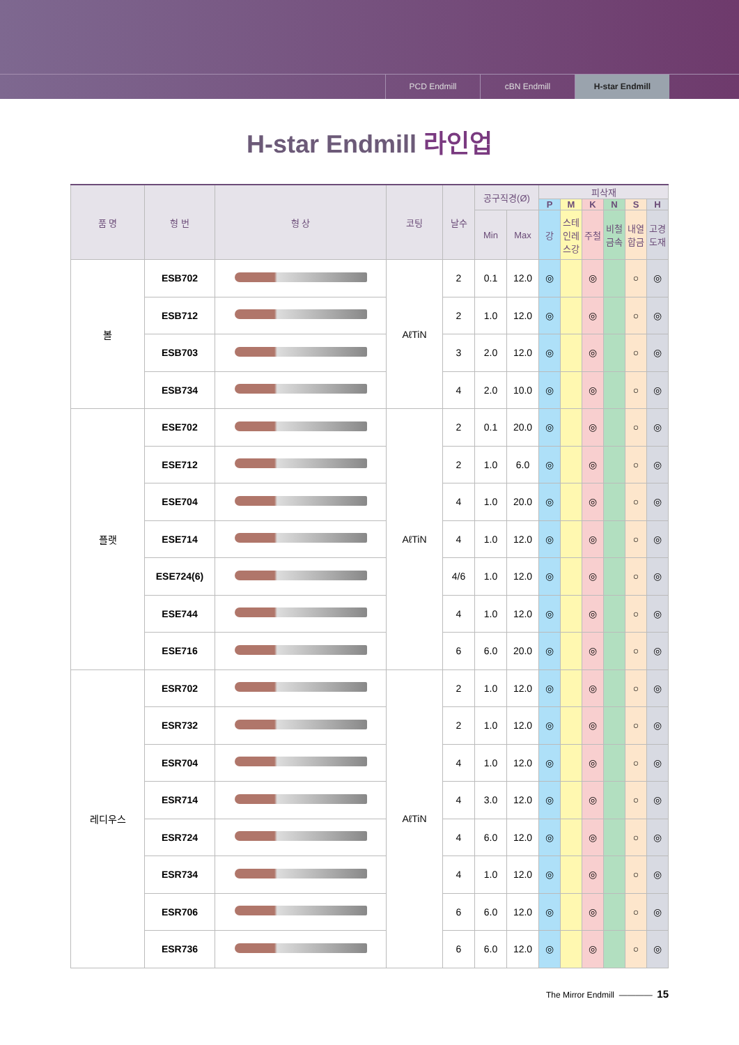PCD Endmill cBN Endmill H-star Endmill
H-star Endmill 라인업
| 품 명 | 형 번 | 형 상 | 코팅 | 날수 | 공구직경(Ø) | | 피삭재 | | | | | |
| --- | --- | --- | --- | --- | --- | --- | --- | --- | --- | --- | --- | --- |
| | | | | | | | P | M | K | N | S | H |
| | | | | | Min | Max | 강 | 스테인레스강 | 주철 | 비철금속 | 내열합금 | 고경도재 |
| 볼 | ESB702 | | AℓTiN | 2 | 0.1 | 12.0 | ◎ | | ◎ | | ○ | ◎ |
| | ESB712 | | | 2 | 1.0 | 12.0 | ◎ | | ◎ | | ○ | ◎ |
| | ESB703 | | | 3 | 2.0 | 12.0 | ◎ | | ◎ | | ○ | ◎ |
| | ESB734 | | | 4 | 2.0 | 10.0 | ◎ | | ◎ | | ○ | ◎ |
| 플랫 | ESE702 | | AℓTiN | 2 | 0.1 | 20.0 | ◎ | | ◎ | | ○ | ◎ |
| | ESE712 | | | 2 | 1.0 | 6.0 | ◎ | | ◎ | | ○ | ◎ |
| | ESE704 | | | 4 | 1.0 | 20.0 | ◎ | | ◎ | | ○ | ◎ |
| | ESE714 | | | 4 | 1.0 | 12.0 | ◎ | | ◎ | | ○ | ◎ |
| | ESE724(6) | | | 4/6 | 1.0 | 12.0 | ◎ | | ◎ | | ○ | ◎ |
| | ESE744 | | | 4 | 1.0 | 12.0 | ◎ | | ◎ | | ○ | ◎ |
| | ESE716 | | | 6 | 6.0 | 20.0 | ◎ | | ◎ | | ○ | ◎ |
| 레디우스 | ESR702 | | AℓTiN | 2 | 1.0 | 12.0 | ◎ | | ◎ | | ○ | ◎ |
| | ESR732 | | | 2 | 1.0 | 12.0 | ◎ | | ◎ | | ○ | ◎ |
| | ESR704 | | | 4 | 1.0 | 12.0 | ◎ | | ◎ | | ○ | ◎ |
| | ESR714 | | | 4 | 3.0 | 12.0 | ◎ | | ◎ | | ○ | ◎ |
| | ESR724 | | | 4 | 6.0 | 12.0 | ◎ | | ◎ | | ○ | ◎ |
| | ESR734 | | | 4 | 1.0 | 12.0 | ◎ | | ◎ | | ○ | ◎ |
| | ESR706 | | | 6 | 6.0 | 12.0 | ◎ | | ◎ | | ○ | ◎ |
| | ESR736 | | | 6 | 6.0 | 12.0 | ◎ | | ◎ | | ○ | ◎ |
The Mirror Endmill ———— 15